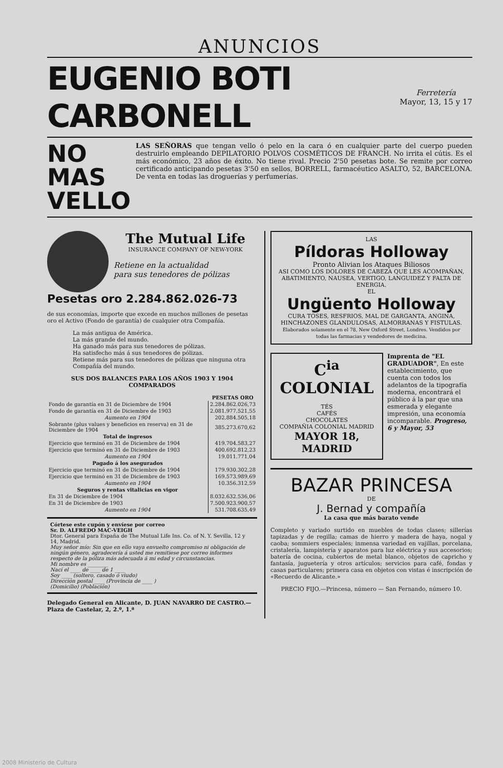ANUNCIOS
EUGENIO BOTI CARBONELL
Ferretería
Mayor, 13, 15 y 17
NO MAS VELLO
LAS SEÑORAS que tengan vello ó pelo en la cara ó en cualquier parte del cuerpo pueden destruirlo empleando DEPILATORIO POLVOS COSMÉTICOS DE FRANCH. No irrita el cútis. Es el más económico, 23 años de éxito. No tiene rival. Precio 2'50 pesetas bote. Se remite por correo certificado anticipando pesetas 3'50 en sellos, BORRELL, farmacéutico ASALTO, 52, BARCELONA. De venta en todas las droguerías y perfumerías.
The Mutual Life
INSURANCE COMPANY OF NEW-YORK
Retiene en la actualidad
para sus tenedores de pólizas
Pesetas oro 2.284.862.026-73
de sus economías, importe que excede en muchos millones de pesetas oro el Activo (Fondo de garantía) de cualquier otra Compañía.
La más antigua de América.
La más grande del mundo.
Ha ganado más para sus tenedores de pólizas.
Ha satisfecho más á sus tenedores de pólizas.
Retiene más para sus tenedores de pólizas que ninguna otra Compañía del mundo.
SUS DOS BALANCES PARA LOS AÑOS 1903 Y 1904 COMPARADOS
| | PESETAS ORO |
| --- | --- |
| Fondo de garantía en 31 de Diciembre de 1904 | 2.284.862.026,73 |
| Fondo de garantía en 31 de Diciembre de 1903 | 2.081.977.521,55 |
| Aumento en 1904 | 202.884.505,18 |
| Sobrante (plus values y beneficios en reserva) en 31 de Diciembre de 1904 | 385.273.670,62 |
| Total de ingresos | |
| Ejercicio que terminó en 31 de Diciembre de 1904 | 419.704.583,27 |
| Ejercicio que terminó en 31 de Diciembre de 1903 | 400.692.812,23 |
| Aumento en 1904 | 19.011.771,04 |
| Pagado á los asegurados | |
| Ejercicio que terminó en 31 de Diciembre de 1904 | 179.930.302,28 |
| Ejercicio que terminó en 31 de Diciembre de 1903 | 169.573.989,69 |
| Aumento en 1904 | 10.356.312,59 |
| Seguros y rentas vitalicias en vigor | |
| En 31 de Diciembre de 1904 | 8.032.632.536,06 |
| En 31 de Diciembre de 1903 | 7.500.923.900,57 |
| Aumento en 1904 | 531.708.635,49 |
Córtese este cupón y envíese por correo
Sr. D. ALFREDO MAC-VEIGH
Dtor. General para España de The Mutual Life Ins. Co. of N. Y. Sevilla, 12 y 14, Madrid.
Muy señor mío: Sin que en ello vaya envuelto compromiso ni obligación de ningún género, agradecería á usted me remitiese por correo informes respecto de la póliza más adecuada á mi edad y circunstancias.
Mi nombre es ________
Nací el ____ de ____ de 1 ____
Soy ____ (soltero, casado ó viudo)
Dirección postal ____ (Provincia de ____ )
(Domicilio) (Población)
Delegado General en Alicante, D. JUAN NAVARRO DE CASTRO.— Plaza de Castelar, 2, 2.º, 1.ª
LAS
Píldoras Holloway
Pronto Alivian los Ataques Biliosos
ASI COMO LOS DOLORES DE CABEZA QUE LES ACOMPAÑAN, ABATIMIENTO, NAUSEA, VERTIGO, LANGUIDEZ Y FALTA DE ENERGIA.
EL
Ungüento Holloway
CURA TOSES, RESFRIOS, MAL DE GARGANTA, ANGINA, HINCHAZONES GLANDULOSAS, ALMORRANAS Y FISTULAS.
Elaborados solamente en el 78, New Oxford Street, Londres. Vendidos por todas las farmacias y vendedores de medicina.
C<sup>ia</sup> COLONIAL
TÉS
CAFÉS
CHOCOLATES
COMPAÑIA COLONIAL MADRID
MAYOR 18, MADRID
Imprenta de "EL GRADUADOR", En este establecimiento, que cuenta con todos los adelantos de la tipografía moderna, encontrará el público á la par que una esmerada y elegante impresión, una economía incomparable. Progreso, 6 y Mayor, 53
BAZAR PRINCESA
DE
J. Bernad y compañía
La casa que más barato vende
Completo y variado surtido en muebles de todas clases; sillerías tapizadas y de regilla; camas de hierro y madera de haya, nogal y caoba; sommiers especiales; inmensa variedad en vajillas, porcelana, cristalería, lampistería y aparatos para luz eléctrica y sus accesorios; batería de cocina, cubiertos de metal blanco, objetos de capricho y fantasía, juguetería y otros artículos; servicios para café, fondas y casas particulares; primera casa en objetos con vistas é inscripción de «Recuerdo de Alicante.»
PRECIO FIJO.—Princesa, número — San Fernando, número 10.
2008 Ministerio de Cultura